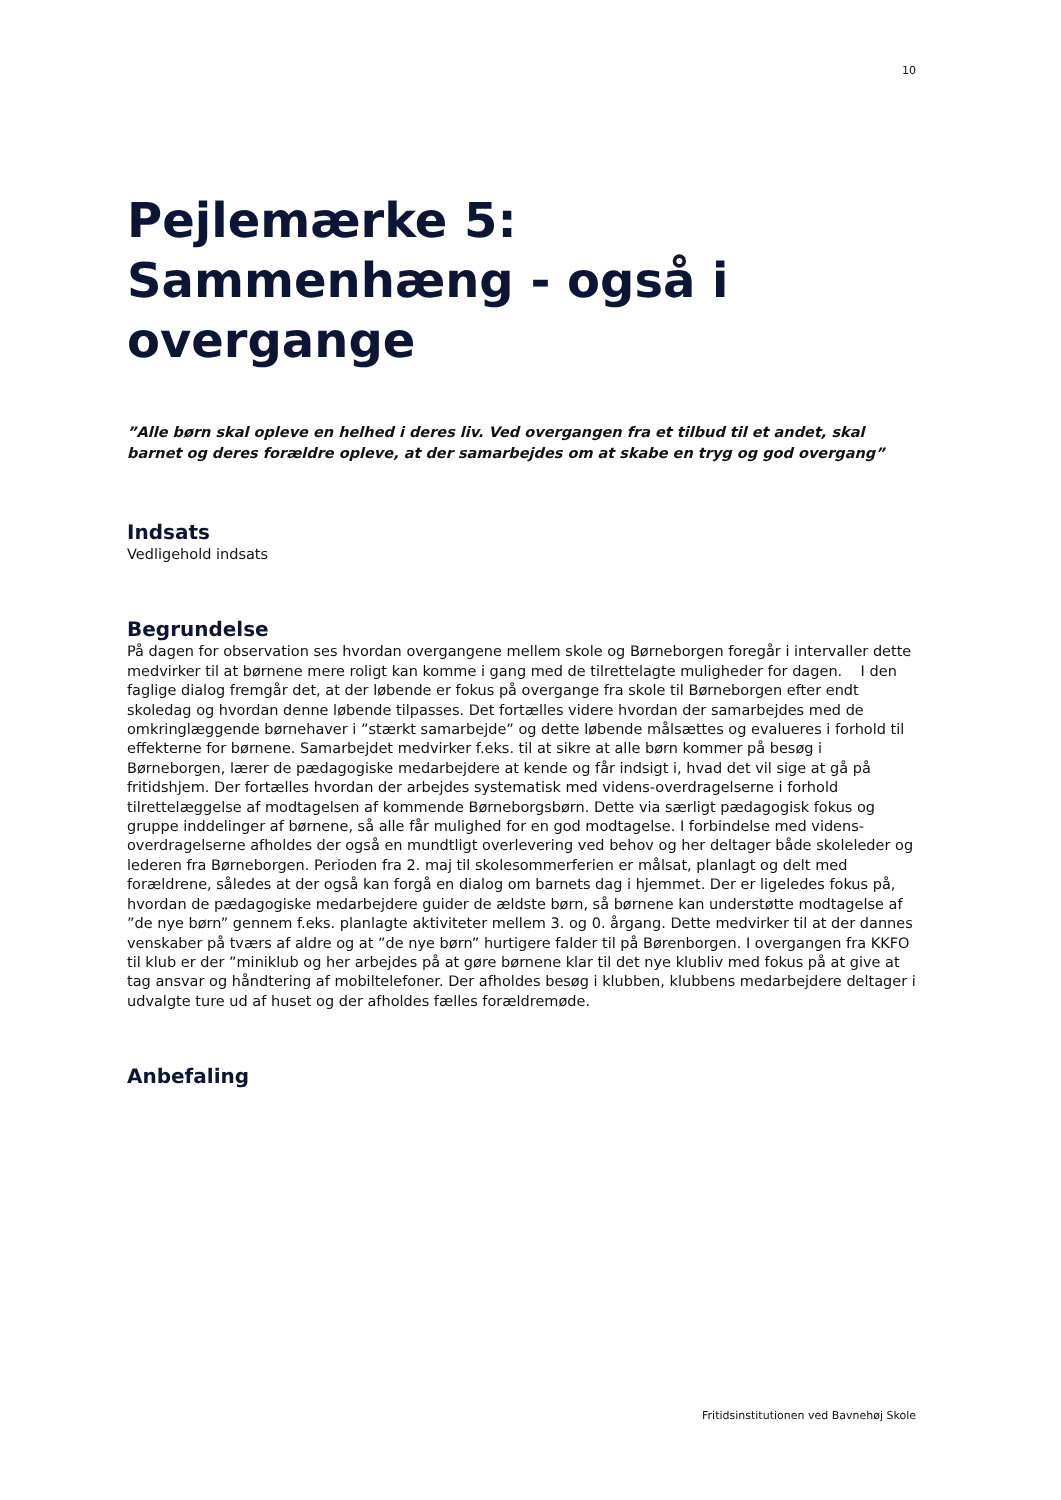10
Pejlemærke 5:
Sammenhæng - også i overgange
”Alle børn skal opleve en helhed i deres liv. Ved overgangen fra et tilbud til et andet, skal barnet og deres forældre opleve, at der samarbejdes om at skabe en tryg og god overgang”
Indsats
Vedligehold indsats
Begrundelse
På dagen for observation ses hvordan overgangene mellem skole og Børneborgen foregår i intervaller dette medvirker til at børnene mere roligt kan komme i gang med de tilrettelagte muligheder for dagen. I den faglige dialog fremgår det, at der løbende er fokus på overgange fra skole til Børneborgen efter endt skoledag og hvordan denne løbende tilpasses. Det fortælles videre hvordan der samarbejdes med de omkringlæggende børnehaver i ”stærkt samarbejde” og dette løbende målsættes og evalueres i forhold til effekterne for børnene. Samarbejdet medvirker f.eks. til at sikre at alle børn kommer på besøg i Børneborgen, lærer de pædagogiske medarbejdere at kende og får indsigt i, hvad det vil sige at gå på fritidshjem. Der fortælles hvordan der arbejdes systematisk med videns-overdragelserne i forhold tilrettelæggelse af modtagelsen af kommende Børneborgsbørn. Dette via særligt pædagogisk fokus og gruppe inddelinger af børnene, så alle får mulighed for en god modtagelse. I forbindelse med videns-overdragelserne afholdes der også en mundtligt overlevering ved behov og her deltager både skoleleder og lederen fra Børneborgen. Perioden fra 2. maj til skolesommerferien er målsat, planlagt og delt med forældrene, således at der også kan forgå en dialog om barnets dag i hjemmet. Der er ligeledes fokus på, hvordan de pædagogiske medarbejdere guider de ældste børn, så børnene kan understøtte modtagelse af ”de nye børn” gennem f.eks. planlagte aktiviteter mellem 3. og 0. årgang. Dette medvirker til at der dannes venskaber på tværs af aldre og at ”de nye børn” hurtigere falder til på Børenborgen. I overgangen fra KKFO til klub er der ”miniklub og her arbejdes på at gøre børnene klar til det nye klubliv med fokus på at give at tag ansvar og håndtering af mobiltelefoner. Der afholdes besøg i klubben, klubbens medarbejdere deltager i udvalgte ture ud af huset og der afholdes fælles forældremøde.
Anbefaling
Fritidsinstitutionen ved Bavnehøj Skole